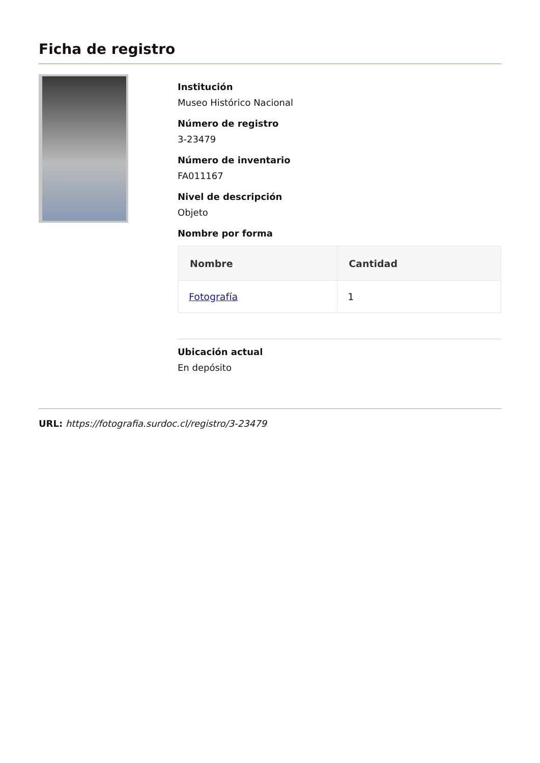Ficha de registro
Institución
Museo Histórico Nacional
Número de registro
3-23479
Número de inventario
FA011167
Nivel de descripción
Objeto
Nombre por forma
| Nombre | Cantidad |
| --- | --- |
| Fotografía | 1 |
Ubicación actual
En depósito
URL: https://fotografia.surdoc.cl/registro/3-23479